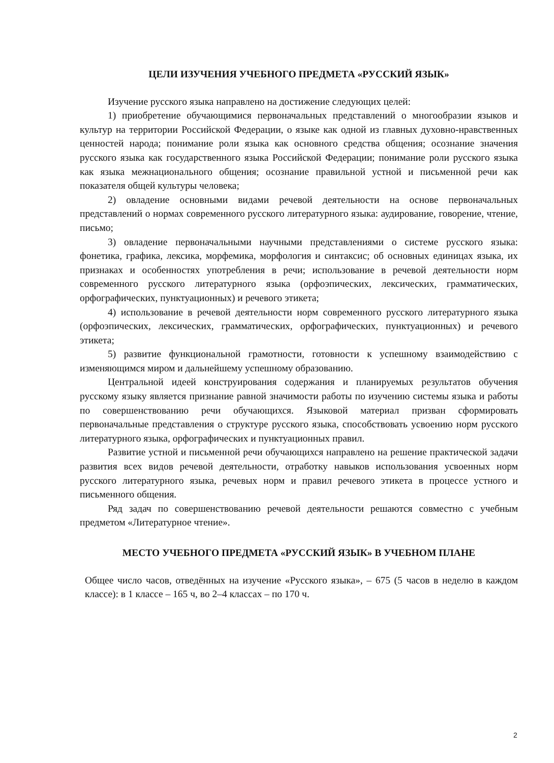ЦЕЛИ ИЗУЧЕНИЯ УЧЕБНОГО ПРЕДМЕТА «РУССКИЙ ЯЗЫК»
Изучение русского языка направлено на достижение следующих целей:
1) приобретение обучающимися первоначальных представлений о многообразии языков и культур на территории Российской Федерации, о языке как одной из главных духовно-нравственных ценностей народа; понимание роли языка как основного средства общения; осознание значения русского языка как государственного языка Российской Федерации; понимание роли русского языка как языка межнационального общения; осознание правильной устной и письменной речи как показателя общей культуры человека;
2) овладение основными видами речевой деятельности на основе первоначальных представлений о нормах современного русского литературного языка: аудирование, говорение, чтение, письмо;
3) овладение первоначальными научными представлениями о системе русского языка: фонетика, графика, лексика, морфемика, морфология и синтаксис; об основных единицах языка, их признаках и особенностях употребления в речи; использование в речевой деятельности норм современного русского литературного языка (орфоэпических, лексических, грамматических, орфографических, пунктуационных) и речевого этикета;
4) использование в речевой деятельности норм современного русского литературного языка (орфоэпических, лексических, грамматических, орфографических, пунктуационных) и речевого этикета;
5) развитие функциональной грамотности, готовности к успешному взаимодействию с изменяющимся миром и дальнейшему успешному образованию.
Центральной идеей конструирования содержания и планируемых результатов обучения русскому языку является признание равной значимости работы по изучению системы языка и работы по совершенствованию речи обучающихся. Языковой материал призван сформировать первоначальные представления о структуре русского языка, способствовать усвоению норм русского литературного языка, орфографических и пунктуационных правил.
Развитие устной и письменной речи обучающихся направлено на решение практической задачи развития всех видов речевой деятельности, отработку навыков использования усвоенных норм русского литературного языка, речевых норм и правил речевого этикета в процессе устного и письменного общения.
Ряд задач по совершенствованию речевой деятельности решаются совместно с учебным предметом «Литературное чтение».
МЕСТО УЧЕБНОГО ПРЕДМЕТА «РУССКИЙ ЯЗЫК» В УЧЕБНОМ ПЛАНЕ
Общее число часов, отведённых на изучение «Русского языка», – 675 (5 часов в неделю в каждом классе): в 1 классе – 165 ч, во 2–4 классах – по 170 ч.
2